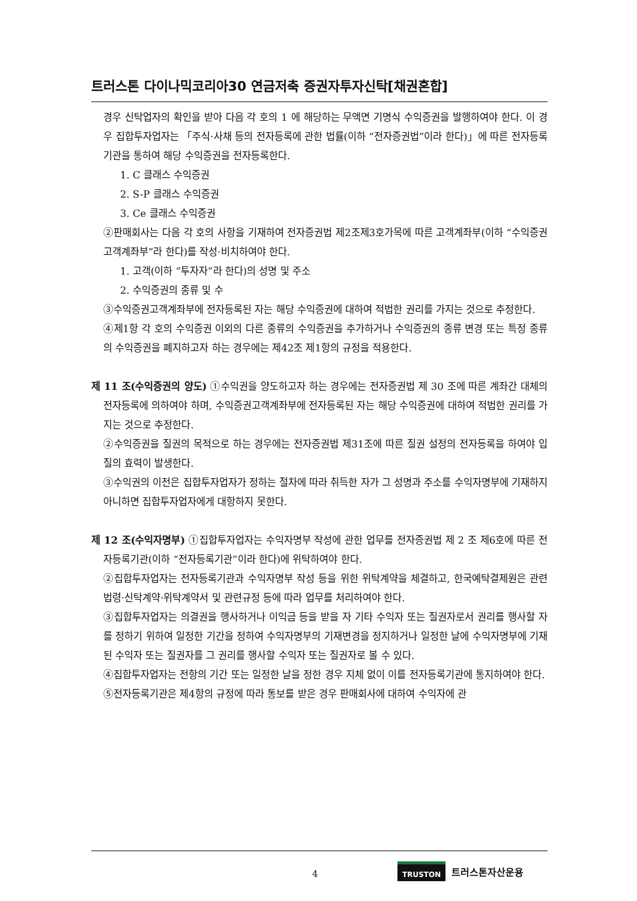트러스톤 다이나믹코리아30 연금저축 증권자투자신탁[채권혼합]
경우 신탁업자의 확인을 받아 다음 각 호의 1 에 해당하는 무액면 기명식 수익증권을 발행하여야 한다. 이 경우 집합투자업자는 「주식·사채 등의 전자등록에 관한 법률(이하 “전자증권법”이라 한다)」에 따른 전자등록기관을 통하여 해당 수익증권을 전자등록한다.
1. C 클래스 수익증권
2. S-P 클래스 수익증권
3. Ce 클래스 수익증권
②판매회사는 다음 각 호의 사항을 기재하여 전자증권법 제2조제3호가목에 따른 고객계좌부(이하 “수익증권고객계좌부”라 한다)를 작성·비치하여야 한다.
1. 고객(이하 “투자자”라 한다)의 성명 및 주소
2. 수익증권의 종류 및 수
③수익증권고객계좌부에 전자등록된 자는 해당 수익증권에 대하여 적법한 권리를 가지는 것으로 추정한다.
④제1항 각 호의 수익증권 이외의 다른 종류의 수익증권을 추가하거나 수익증권의 종류 변경 또는 특정 종류의 수익증권을 폐지하고자 하는 경우에는 제42조 제1항의 규정을 적용한다.
제 11 조(수익증권의 양도) ①수익권을 양도하고자 하는 경우에는 전자증권법 제 30 조에 따른 계좌간 대체의 전자등록에 의하여야 하며, 수익증권고객계좌부에 전자등록된 자는 해당 수익증권에 대하여 적법한 권리를 가지는 것으로 추정한다.
②수익증권을 질권의 목적으로 하는 경우에는 전자증권법 제31조에 따른 질권 설정의 전자등록을 하여야 입질의 효력이 발생한다.
③수익권의 이전은 집합투자업자가 정하는 절차에 따라 취득한 자가 그 성명과 주소를 수익자명부에 기재하지 아니하면 집합투자업자에게 대항하지 못한다.
제 12 조(수익자명부) ①집합투자업자는 수익자명부 작성에 관한 업무를 전자증권법 제 2 조 제6호에 따른 전자등록기관(이하 “전자등록기관”이라 한다)에 위탁하여야 한다.
②집합투자업자는 전자등록기관과 수익자명부 작성 등을 위한 위탁계약을 체결하고, 한국예탁결제원은 관련법령·신탁계약·위탁계약서 및 관련규정 등에 따라 업무를 처리하여야 한다.
③집합투자업자는 의결권을 행사하거나 이익금 등을 받을 자 기타 수익자 또는 질권자로서 권리를 행사할 자를 정하기 위하여 일정한 기간을 정하여 수익자명부의 기재변경을 정지하거나 일정한 날에 수익자명부에 기재된 수익자 또는 질권자를 그 권리를 행사할 수익자 또는 질권자로 볼 수 있다.
④집합투자업자는 전항의 기간 또는 일정한 날을 정한 경우 지체 없이 이를 전자등록기관에 통지하여야 한다.
⑤전자등록기관은 제4항의 규정에 따라 통보를 받은 경우 판매회사에 대하여 수익자에 관
4
TRUSTON 트러스톤자산운용